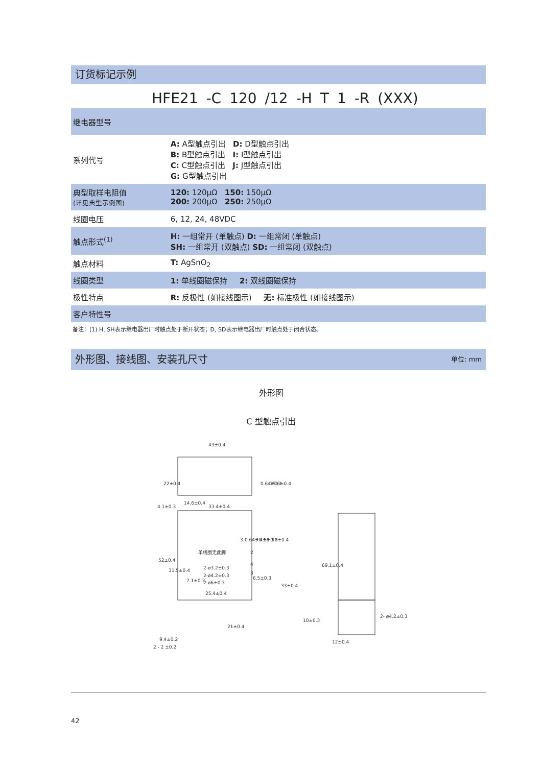订货标记示例
HFE21 -C 120 /12 -H T 1 -R (XXX)
| 继电器型号 | |
| 系列代号 | A: A型触点引出 D: D型触点引出 B: B型触点引出 I: I型触点引出 C: C型触点引出 J: J型触点引出 G: G型触点引出 |
| 典型取样电阻值 (详见典型示例图) | 120: 120μΩ 150: 150μΩ 200: 200μΩ 250: 250μΩ |
| 线圈电压 | 6, 12, 24, 48VDC |
| 触点形式<sup>(1)</sup> | H: 一组常开 (单触点) D: 一组常闭 (单触点) SH: 一组常开 (双触点) SD: 一组常闭 (双触点) |
| 触点材料 | T: AgSnO<sub>2</sub> |
| 线圈类型 | 1: 单线圈磁保持 2: 双线圈磁保持 |
| 极性特点 | R: 反极性 (如接线图示) 无: 标准极性 (如接线图示) |
| 客户特性号 | |
备注：(1) H, SH表示继电器出厂时触点处于断开状态；D, SD表示继电器出厂时触点处于闭合状态。
外形图、接线图、安装孔尺寸 单位: mm
外形图
C 型触点引出
43±0.4
14.6±0.4
33.4±0.4
4.1±0.3
单线圈无此脚
2-ø3.2±0.3
2-ø4.2±0.3
2-ø6±0.3
25.4±0.4
6.5±0.3
9.4±0.2
2 - 2 ±0.2
10±0.3
2- ø4.2±0.3
12±0.4
22±0.4
0.64±0.1
15.6±0.4
52±0.4
31.5±0.4
7.1±0.3
3-0.64±0.1
3.4±0.3
5±0.3
10±0.4
33±0.4
21±0.4
69.1±0.4
2
4
3
42